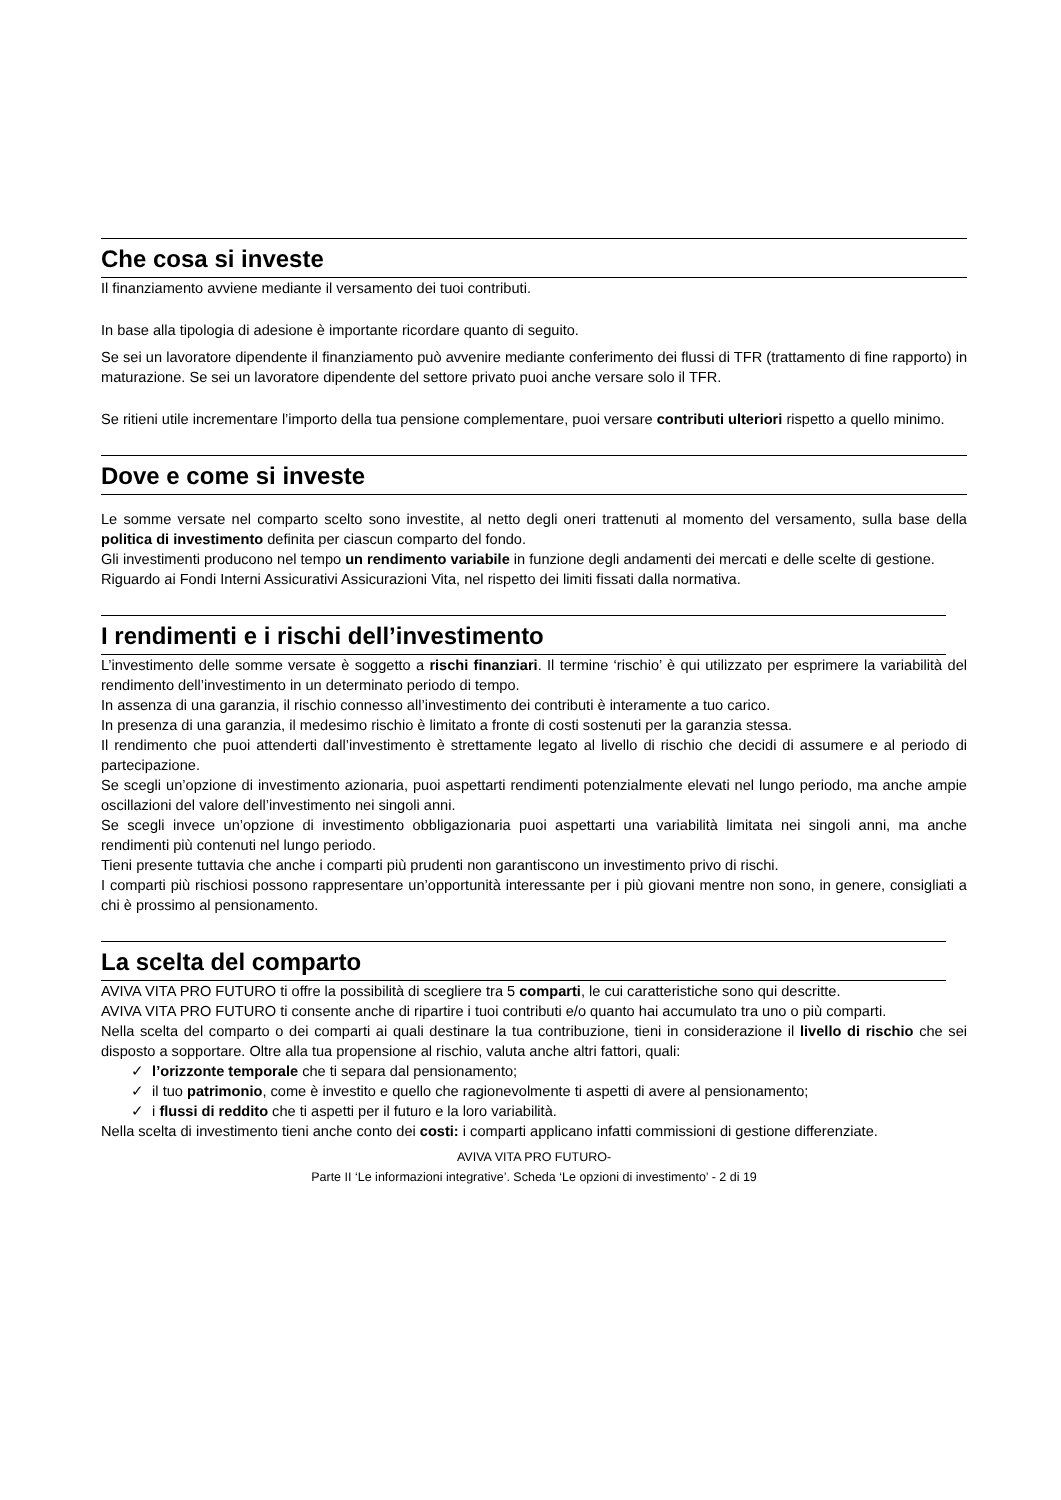Che cosa si investe
Il finanziamento avviene mediante il versamento dei tuoi contributi.
In base alla tipologia di adesione è importante ricordare quanto di seguito.
Se sei un lavoratore dipendente il finanziamento può avvenire mediante conferimento dei flussi di TFR (trattamento di fine rapporto) in maturazione. Se sei un lavoratore dipendente del settore privato puoi anche versare solo il TFR.
Se ritieni utile incrementare l’importo della tua pensione complementare, puoi versare contributi ulteriori rispetto a quello minimo.
Dove e come si investe
Le somme versate nel comparto scelto sono investite, al netto degli oneri trattenuti al momento del versamento, sulla base della politica di investimento definita per ciascun comparto del fondo.
Gli investimenti producono nel tempo un rendimento variabile in funzione degli andamenti dei mercati e delle scelte di gestione.
Riguardo ai Fondi Interni Assicurativi Assicurazioni Vita, nel rispetto dei limiti fissati dalla normativa.
I rendimenti e i rischi dell’investimento
L’investimento delle somme versate è soggetto a rischi finanziari. Il termine ‘rischio’ è qui utilizzato per esprimere la variabilità del rendimento dell’investimento in un determinato periodo di tempo.
In assenza di una garanzia, il rischio connesso all’investimento dei contributi è interamente a tuo carico.
In presenza di una garanzia, il medesimo rischio è limitato a fronte di costi sostenuti per la garanzia stessa.
Il rendimento che puoi attenderti dall’investimento è strettamente legato al livello di rischio che decidi di assumere e al periodo di partecipazione.
Se scegli un’opzione di investimento azionaria, puoi aspettarti rendimenti potenzialmente elevati nel lungo periodo, ma anche ampie oscillazioni del valore dell’investimento nei singoli anni.
Se scegli invece un’opzione di investimento obbligazionaria puoi aspettarti una variabilità limitata nei singoli anni, ma anche rendimenti più contenuti nel lungo periodo.
Tieni presente tuttavia che anche i comparti più prudenti non garantiscono un investimento privo di rischi.
I comparti più rischiosi possono rappresentare un’opportunità interessante per i più giovani mentre non sono, in genere, consigliati a chi è prossimo al pensionamento.
La scelta del comparto
AVIVA VITA PRO FUTURO ti offre la possibilità di scegliere tra 5 comparti, le cui caratteristiche sono qui descritte.
AVIVA VITA PRO FUTURO ti consente anche di ripartire i tuoi contributi e/o quanto hai accumulato tra uno o più comparti.
Nella scelta del comparto o dei comparti ai quali destinare la tua contribuzione, tieni in considerazione il livello di rischio che sei disposto a sopportare. Oltre alla tua propensione al rischio, valuta anche altri fattori, quali:
✓ l’orizzonte temporale che ti separa dal pensionamento;
✓ il tuo patrimonio, come è investito e quello che ragionevolmente ti aspetti di avere al pensionamento;
✓ i flussi di reddito che ti aspetti per il futuro e la loro variabilità.
Nella scelta di investimento tieni anche conto dei costi: i comparti applicano infatti commissioni di gestione differenziate.
AVIVA VITA PRO FUTURO-
Parte II ‘Le informazioni integrative’. Scheda ‘Le opzioni di investimento’ - 2 di 19